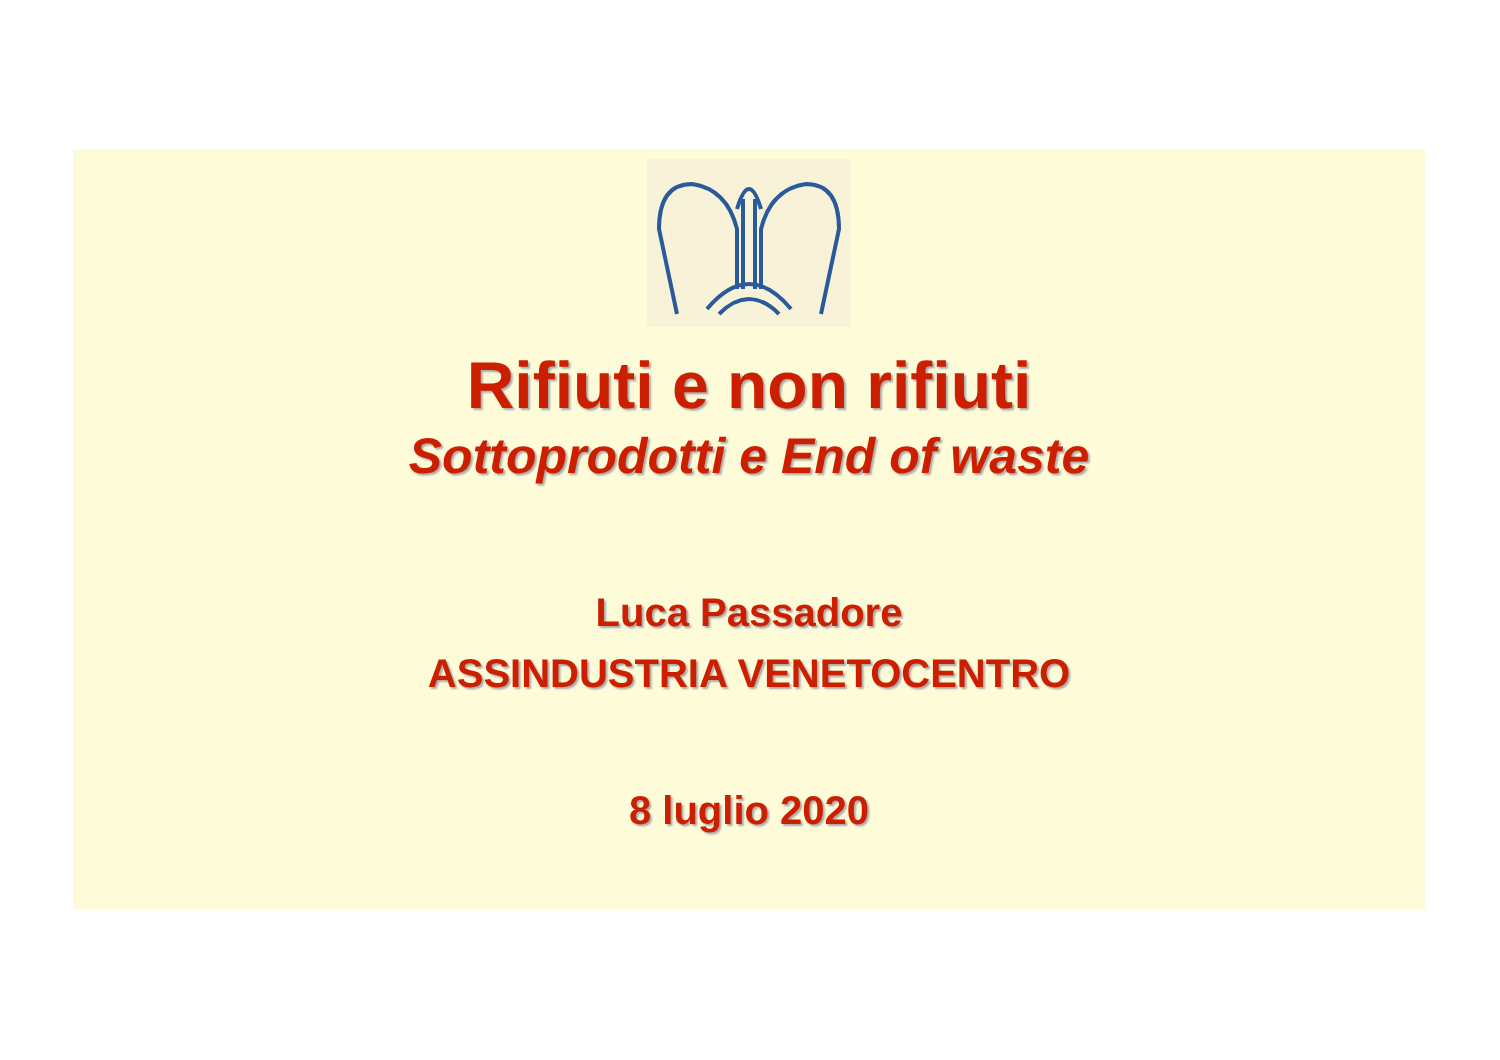Rifiuti e non rifiuti
Sottoprodotti e End of waste
Luca Passadore
ASSINDUSTRIA VENETOCENTRO
8 luglio 2020